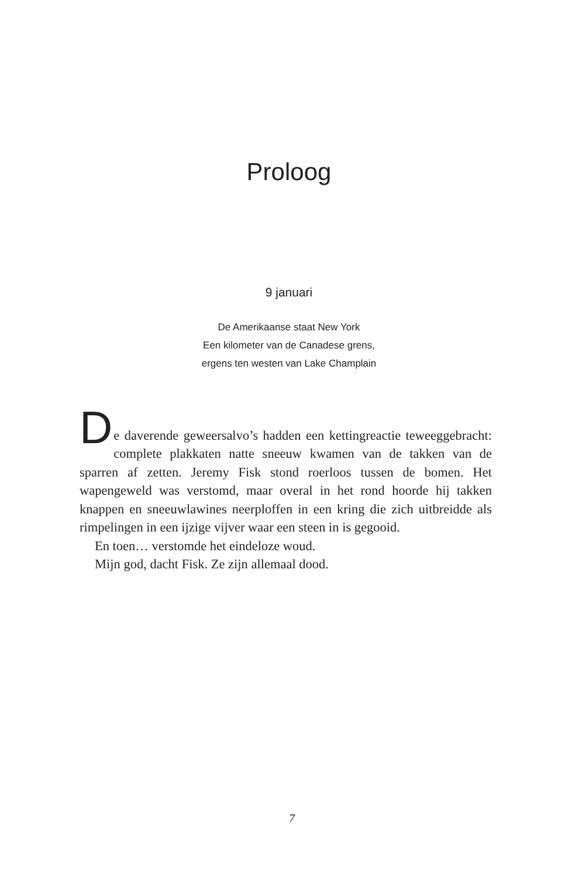Proloog
9 januari
De Amerikaanse staat New York
Een kilometer van de Canadese grens,
ergens ten westen van Lake Champlain
D
e daverende geweersalvo’s hadden een kettingreactie teweeggebracht: complete plakkaten natte sneeuw kwamen van de takken van de sparren af zetten. Jeremy Fisk stond roerloos tussen de bomen. Het wapengeweld was verstomd, maar overal in het rond hoorde hij takken knappen en sneeuwlawines neerploffen in een kring die zich uitbreidde als rimpelingen in een ijzige vijver waar een steen in is gegooid.
En toen… verstomde het eindeloze woud.
Mijn god, dacht Fisk. Ze zijn allemaal dood.
7